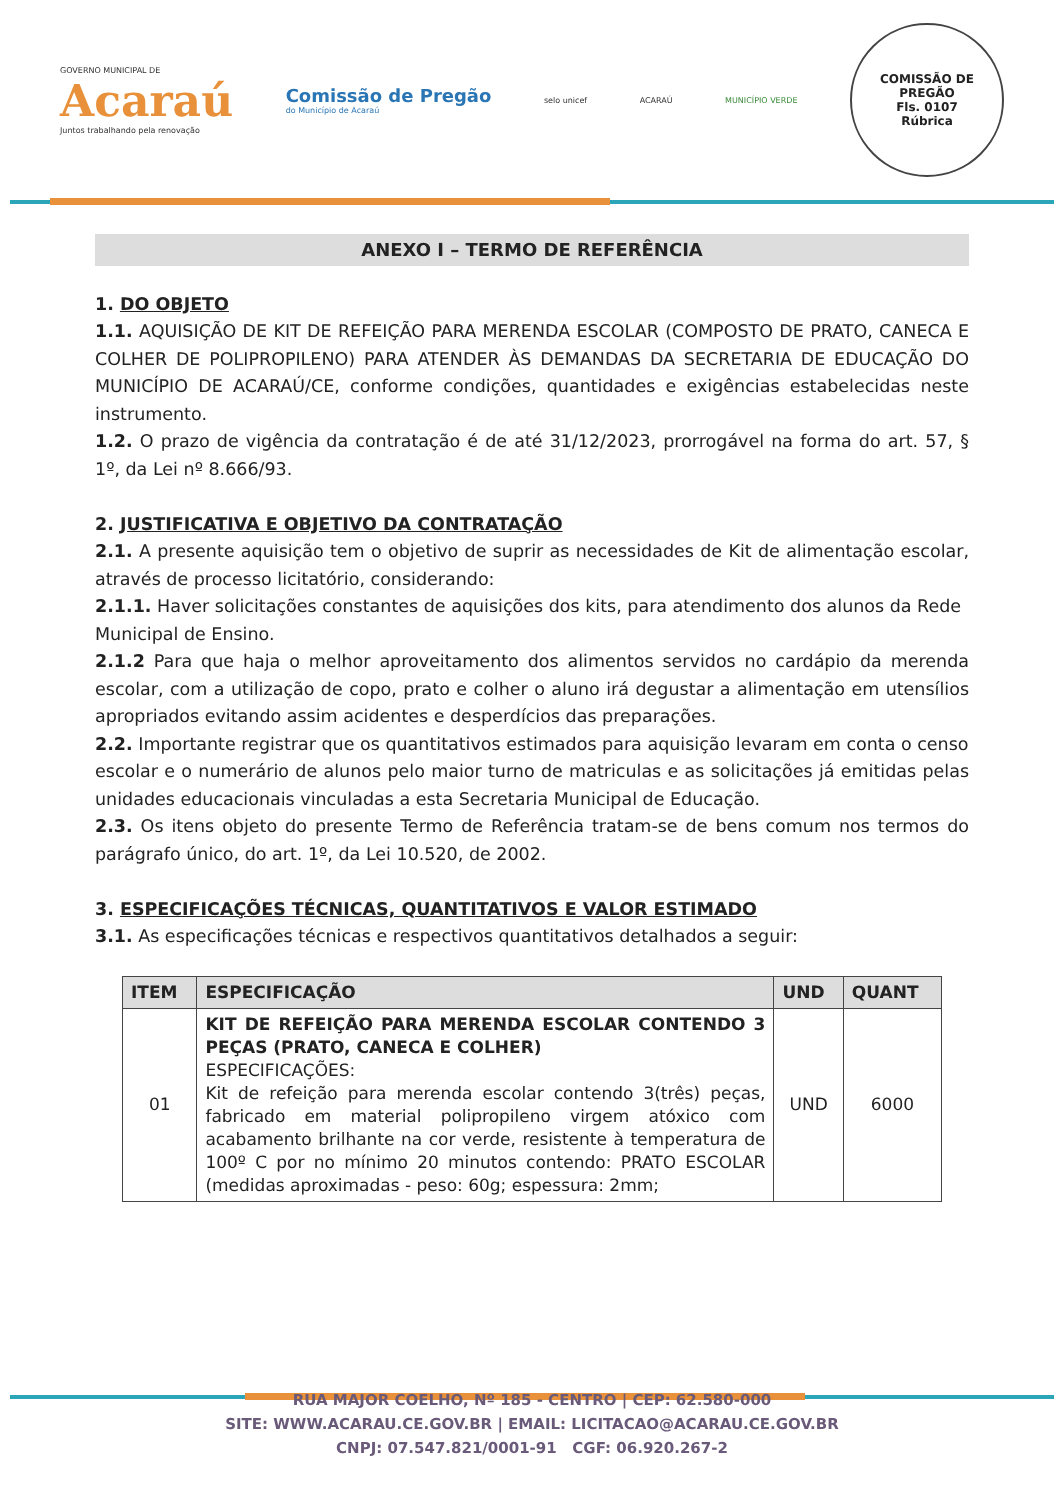GOVERNO MUNICIPAL DE
Acaraú
Juntos trabalhando pela renovação
Comissão de Pregão
do Município de Acaraú
selo unicef ACARAÚ MUNICÍPIO VERDE
COMISSÃO DE PREGÃO
Fls. 0107
Rúbrica
ANEXO I – TERMO DE REFERÊNCIA
1. DO OBJETO
1.1. AQUISIÇÃO DE KIT DE REFEIÇÃO PARA MERENDA ESCOLAR (COMPOSTO DE PRATO, CANECA E COLHER DE POLIPROPILENO) PARA ATENDER ÀS DEMANDAS DA SECRETARIA DE EDUCAÇÃO DO MUNICÍPIO DE ACARAÚ/CE, conforme condições, quantidades e exigências estabelecidas neste instrumento.
1.2. O prazo de vigência da contratação é de até 31/12/2023, prorrogável na forma do art. 57, § 1º, da Lei nº 8.666/93.
2. JUSTIFICATIVA E OBJETIVO DA CONTRATAÇÃO
2.1. A presente aquisição tem o objetivo de suprir as necessidades de Kit de alimentação escolar, através de processo licitatório, considerando:
2.1.1. Haver solicitações constantes de aquisições dos kits, para atendimento dos alunos da Rede
Municipal de Ensino.
2.1.2 Para que haja o melhor aproveitamento dos alimentos servidos no cardápio da merenda escolar, com a utilização de copo, prato e colher o aluno irá degustar a alimentação em utensílios apropriados evitando assim acidentes e desperdícios das preparações.
2.2. Importante registrar que os quantitativos estimados para aquisição levaram em conta o censo
escolar e o numerário de alunos pelo maior turno de matriculas e as solicitações já emitidas pelas unidades educacionais vinculadas a esta Secretaria Municipal de Educação.
2.3. Os itens objeto do presente Termo de Referência tratam-se de bens comum nos termos do parágrafo único, do art. 1º, da Lei 10.520, de 2002.
3. ESPECIFICAÇÕES TÉCNICAS, QUANTITATIVOS E VALOR ESTIMADO
3.1. As especificações técnicas e respectivos quantitativos detalhados a seguir:
| ITEM | ESPECIFICAÇÃO | UND | QUANT |
| --- | --- | --- | --- |
| 01 | KIT DE REFEIÇÃO PARA MERENDA ESCOLAR CONTENDO 3 PEÇAS (PRATO, CANECA E COLHER) ESPECIFICAÇÕES: Kit de refeição para merenda escolar contendo 3(três) peças, fabricado em material polipropileno virgem atóxico com acabamento brilhante na cor verde, resistente à temperatura de 100º C por no mínimo 20 minutos contendo: PRATO ESCOLAR (medidas aproximadas - peso: 60g; espessura: 2mm; | UND | 6000 |
RUA MAJOR COELHO, Nº 185 - CENTRO | CEP: 62.580-000
SITE: WWW.ACARAU.CE.GOV.BR | EMAIL: LICITACAO@ACARAU.CE.GOV.BR
CNPJ: 07.547.821/0001-91 CGF: 06.920.267-2